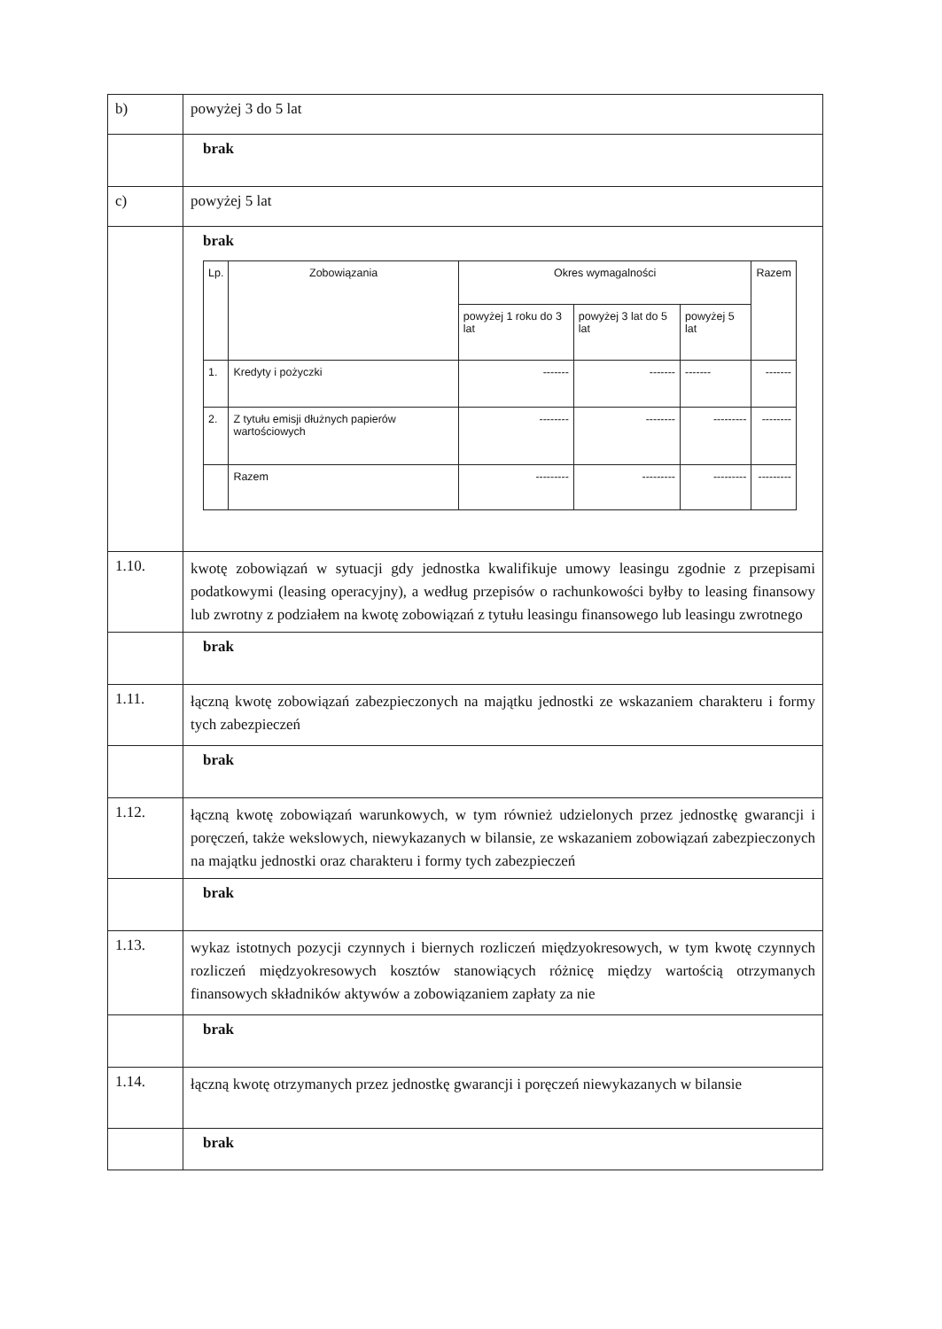| b) | powyżej 3 do 5 lat |
| | brak |
| c) | powyżej 5 lat |
| | brak / Lp. / Zobowiązania / Okres wymagalności / / / Razem / / --- / --- / --- / --- / --- / --- / / / / powyżej 1 roku do 3 lat / powyżej 3 lat do 5 lat / powyżej 5 lat / / / 1. / Kredyty i pożyczki / ------- / ------- / ------- / ------- / / 2. / Z tytułu emisji dłużnych papierów wartościowych / -------- / -------- / --------- / -------- / / / Razem / --------- / --------- / --------- / --------- / |
| 1.10. | kwotę zobowiązań w sytuacji gdy jednostka kwalifikuje umowy leasingu zgodnie z przepisami podatkowymi (leasing operacyjny), a według przepisów o rachunkowości byłby to leasing finansowy lub zwrotny z podziałem na kwotę zobowiązań z tytułu leasingu finansowego lub leasingu zwrotnego |
| | brak |
| 1.11. | łączną kwotę zobowiązań zabezpieczonych na majątku jednostki ze wskazaniem charakteru i formy tych zabezpieczeń |
| | brak |
| 1.12. | łączną kwotę zobowiązań warunkowych, w tym również udzielonych przez jednostkę gwarancji i poręczeń, także wekslowych, niewykazanych w bilansie, ze wskazaniem zobowiązań zabezpieczonych na majątku jednostki oraz charakteru i formy tych zabezpieczeń |
| | brak |
| 1.13. | wykaz istotnych pozycji czynnych i biernych rozliczeń międzyokresowych, w tym kwotę czynnych rozliczeń międzyokresowych kosztów stanowiących różnicę między wartością otrzymanych finansowych składników aktywów a zobowiązaniem zapłaty za nie |
| | brak |
| 1.14. | łączną kwotę otrzymanych przez jednostkę gwarancji i poręczeń niewykazanych w bilansie |
| | brak |